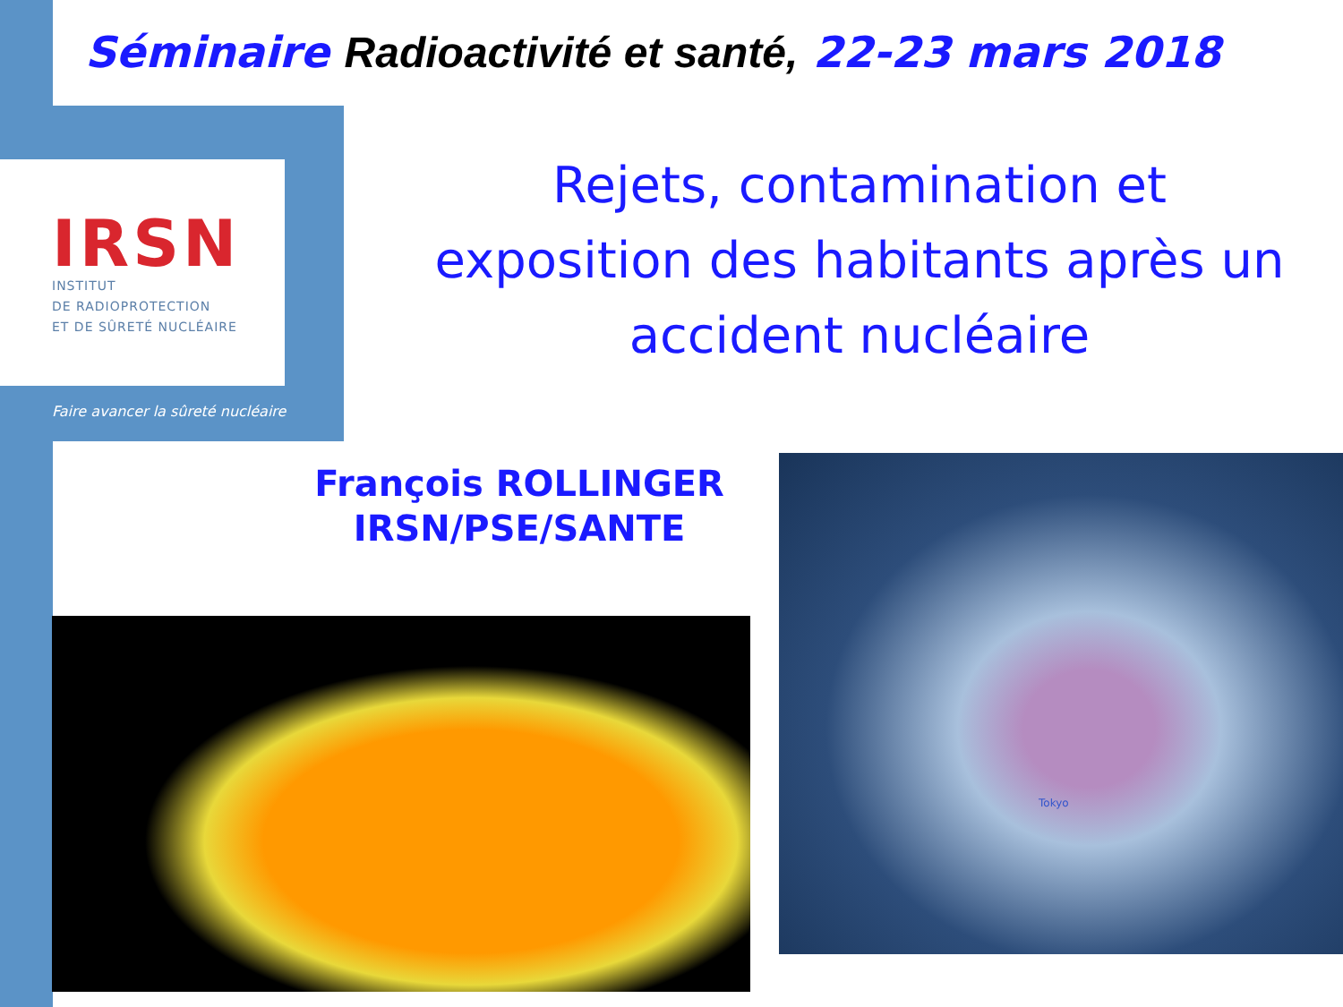Séminaire Radioactivité et santé, 22-23 mars 2018
IRSN
INSTITUT
DE RADIOPROTECTION
ET DE SÛRETÉ NUCLÉAIRE
Faire avancer la sûreté nucléaire
Rejets, contamination et
exposition des habitants après un
accident nucléaire
François ROLLINGER
IRSN/PSE/SANTE
Tokyo